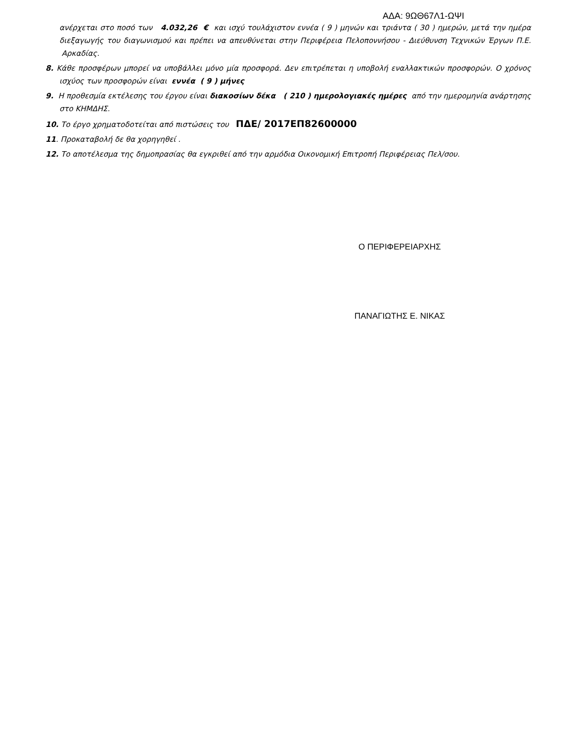ΑΔΑ: 9ΩΘ67Λ1-ΩΨΙ
ανέρχεται στο ποσό των 4.032,26 € και ισχύ τουλάχιστον εννέα ( 9 ) μηνών και τριάντα ( 30 ) ημερών, μετά την ημέρα διεξαγωγής του διαγωνισμού και πρέπει να απευθύνεται στην Περιφέρεια Πελοποννήσου - Διεύθυνση Τεχνικών Έργων Π.Ε. Αρκαδίας.
8. Κάθε προσφέρων μπορεί να υποβάλλει μόνο μία προσφορά. Δεν επιτρέπεται η υποβολή εναλλακτικών προσφορών. Ο χρόνος ισχύος των προσφορών είναι εννέα ( 9 ) μήνες
9. Η προθεσμία εκτέλεσης του έργου είναι διακοσίων δέκα ( 210 ) ημερολογιακές ημέρες από την ημερομηνία ανάρτησης στο ΚΗΜΔΗΣ.
10. Το έργο χρηματοδοτείται από πιστώσεις του ΠΔΕ/ 2017ΕΠ82600000
11. Προκαταβολή δε θα χορηγηθεί .
12. Το αποτέλεσμα της δημοπρασίας θα εγκριθεί από την αρμόδια Οικονομική Επιτροπή Περιφέρειας Πελ/σου.
Ο ΠΕΡΙΦΕΡΕΙΑΡΧΗΣ
ΠΑΝΑΓΙΩΤΗΣ Ε. ΝΙΚΑΣ